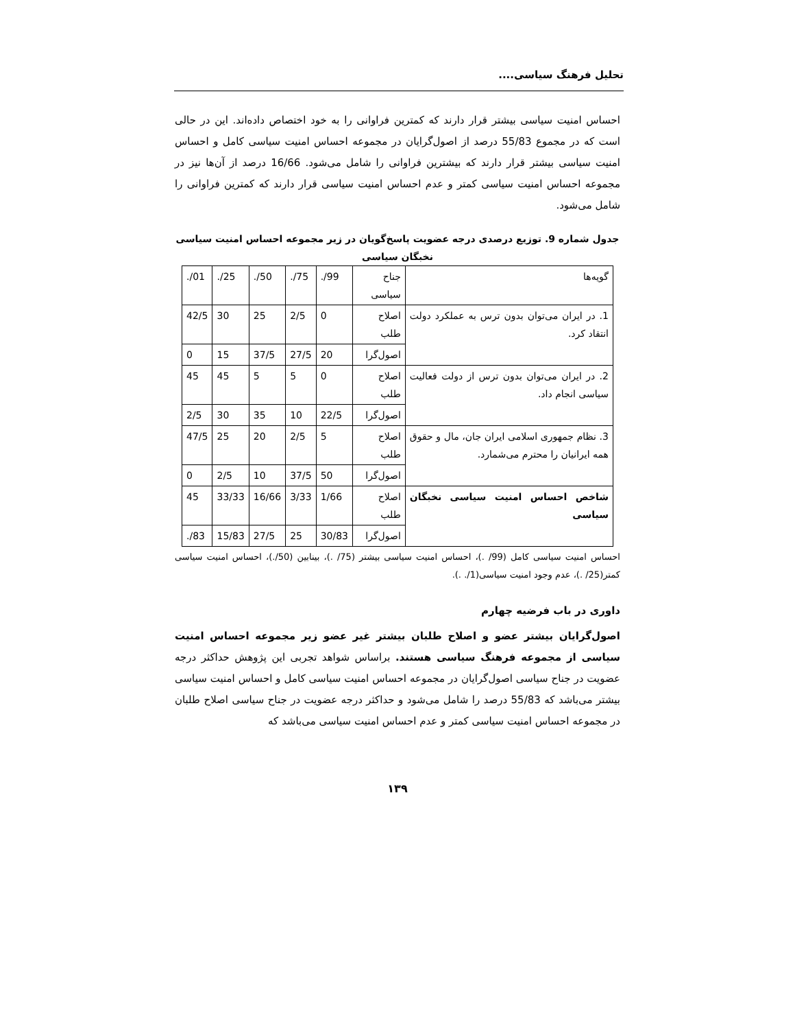تحلیل فرهنگ سیاسی....
احساس امنیت سیاسی بیشتر قرار دارند که کمترین فراوانی را به خود اختصاص داده‌اند. این در حالی است که در مجموع 55/83 درصد از اصول‌گرایان در مجموعه احساس امنیت سیاسی کامل و احساس امنیت سیاسی بیشتر قرار دارند که بیشترین فراوانی را شامل می‌شود. 16/66 درصد از آن‌ها نیز در مجموعه احساس امنیت سیاسی کمتر و عدم احساس امنیت سیاسی قرار دارند که کمترین فراوانی را شامل می‌شود.
جدول شماره 9. توزیع درصدی درجه عضویت پاسخ‌گویان در زیر مجموعه احساس امنیت سیاسی نخبگان سیاسی
| گویه‌ها | جناح سیاسی | ./99 | ./75 | ./50 | ./25 | ./01 |
| 1. در ایران می‌توان بدون ترس به عملکرد دولت انتقاد کرد. | اصلاح طلب | 0 | 2/5 | 25 | 30 | 42/5 |
| | اصول‌گرا | 20 | 27/5 | 37/5 | 15 | 0 |
| 2. در ایران می‌توان بدون ترس از دولت فعالیت سیاسی انجام داد. | اصلاح طلب | 0 | 5 | 5 | 45 | 45 |
| | اصول‌گرا | 22/5 | 10 | 35 | 30 | 2/5 |
| 3. نظام جمهوری اسلامی ایران جان، مال و حقوق همه ایرانیان را محترم می‌شمارد. | اصلاح طلب | 5 | 2/5 | 20 | 25 | 47/5 |
| | اصول‌گرا | 50 | 37/5 | 10 | 2/5 | 0 |
| شاخص احساس امنیت سیاسی نخبگان سیاسی | اصلاح طلب | 1/66 | 3/33 | 16/66 | 33/33 | 45 |
| | اصول‌گرا | 30/83 | 25 | 27/5 | 15/83 | ./83 |
احساس امنیت سیاسی کامل (99/ .)، احساس امنیت سیاسی بیشتر (75/ .)، بینابین (50/.)، احساس امنیت سیاسی کمتر(25/ .)، عدم وجود امنیت سیاسی(1/. .).
داوری در باب فرضیه چهارم
اصول‌گرایان بیشتر عضو و اصلاح طلبان بیشتر غیر عضو زیر مجموعه احساس امنیت سیاسی از مجموعه فرهنگ سیاسی هستند. براساس شواهد تجربی این پژوهش حداکثر درجه عضویت در جناح سیاسی اصول‌گرایان در مجموعه احساس امنیت سیاسی کامل و احساس امنیت سیاسی بیشتر می‌باشد که 55/83 درصد را شامل می‌شود و حداکثر درجه عضویت در جناح سیاسی اصلاح طلبان در مجموعه احساس امنیت سیاسی کمتر و عدم احساس امنیت سیاسی می‌باشد که
۱۳۹